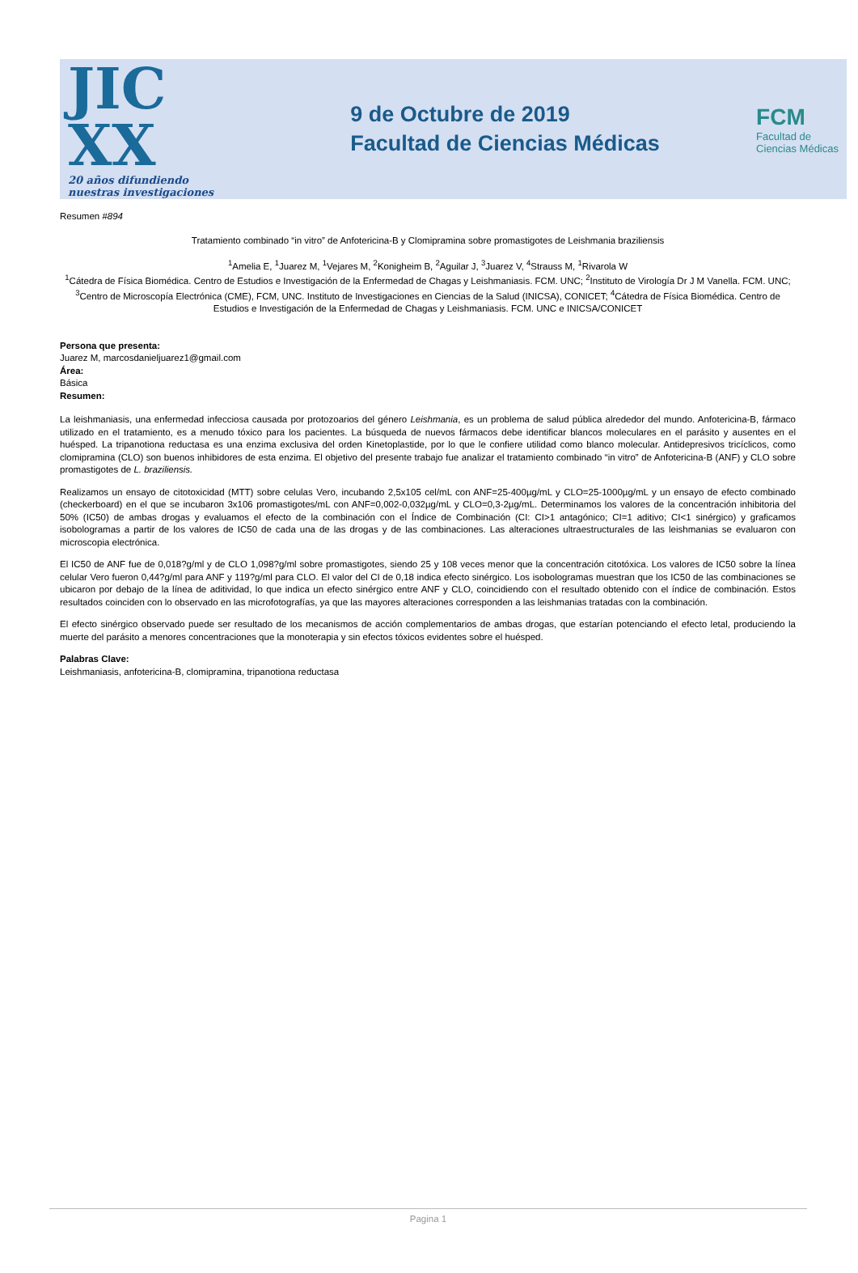JIC XX
20 años difundiendo
nuestras investigaciones
9 de Octubre de 2019
Facultad de Ciencias Médicas
FCM
Facultad de
Ciencias Médicas
Resumen #894
Tratamiento combinado “in vitro” de Anfotericina-B y Clomipramina sobre promastigotes de Leishmania braziliensis
<sup>1</sup> Amelia E, <sup>1</sup>Juarez M, <sup>1</sup>Vejares M, <sup>2</sup>Konigheim B, <sup>2</sup>Aguilar J, <sup>3</sup>Juarez V, <sup>4</sup>Strauss M, <sup>1</sup>Rivarola W
<sup>1</sup> Cátedra de Física Biomédica. Centro de Estudios e Investigación de la Enfermedad de Chagas y Leishmaniasis. FCM. UNC; <sup>2</sup>Instituto de Virología Dr J M Vanella. FCM. UNC; <sup>3</sup>Centro de Microscopía Electrónica (CME), FCM, UNC. Instituto de Investigaciones en Ciencias de la Salud (INICSA), CONICET; <sup>4</sup>Cátedra de Física Biomédica. Centro de Estudios e Investigación de la Enfermedad de Chagas y Leishmaniasis. FCM. UNC e INICSA/CONICET
Persona que presenta:
Juarez M, marcosdanieljuarez1@gmail.com
Área:
Básica
Resumen:
La leishmaniasis, una enfermedad infecciosa causada por protozoarios del género Leishmania, es un problema de salud pública alrededor del mundo. Anfotericina-B, fármaco utilizado en el tratamiento, es a menudo tóxico para los pacientes. La búsqueda de nuevos fármacos debe identificar blancos moleculares en el parásito y ausentes en el huésped. La tripanotiona reductasa es una enzima exclusiva del orden Kinetoplastide, por lo que le confiere utilidad como blanco molecular. Antidepresivos tricíclicos, como clomipramina (CLO) son buenos inhibidores de esta enzima. El objetivo del presente trabajo fue analizar el tratamiento combinado “in vitro” de Anfotericina-B (ANF) y CLO sobre promastigotes de L. braziliensis.
Realizamos un ensayo de citotoxicidad (MTT) sobre celulas Vero, incubando 2,5x105 cel/mL con ANF=25-400µg/mL y CLO=25-1000µg/mL y un ensayo de efecto combinado (checkerboard) en el que se incubaron 3x106 promastigotes/mL con ANF=0,002-0,032µg/mL y CLO=0,3-2µg/mL. Determinamos los valores de la concentración inhibitoria del 50% (IC50) de ambas drogas y evaluamos el efecto de la combinación con el Índice de Combinación (CI: CI>1 antagónico; CI=1 aditivo; CI<1 sinérgico) y graficamos isobologramas a partir de los valores de IC50 de cada una de las drogas y de las combinaciones. Las alteraciones ultraestructurales de las leishmanias se evaluaron con microscopia electrónica.
El IC50 de ANF fue de 0,018?g/ml y de CLO 1,098?g/ml sobre promastigotes, siendo 25 y 108 veces menor que la concentración citotóxica. Los valores de IC50 sobre la línea celular Vero fueron 0,44?g/ml para ANF y 119?g/ml para CLO. El valor del CI de 0,18 indica efecto sinérgico. Los isobologramas muestran que los IC50 de las combinaciones se ubicaron por debajo de la línea de aditividad, lo que indica un efecto sinérgico entre ANF y CLO, coincidiendo con el resultado obtenido con el índice de combinación. Estos resultados coinciden con lo observado en las microfotografías, ya que las mayores alteraciones corresponden a las leishmanias tratadas con la combinación.
El efecto sinérgico observado puede ser resultado de los mecanismos de acción complementarios de ambas drogas, que estarían potenciando el efecto letal, produciendo la muerte del parásito a menores concentraciones que la monoterapia y sin efectos tóxicos evidentes sobre el huésped.
Palabras Clave:
Leishmaniasis, anfotericina-B, clomipramina, tripanotiona reductasa
Pagina 1